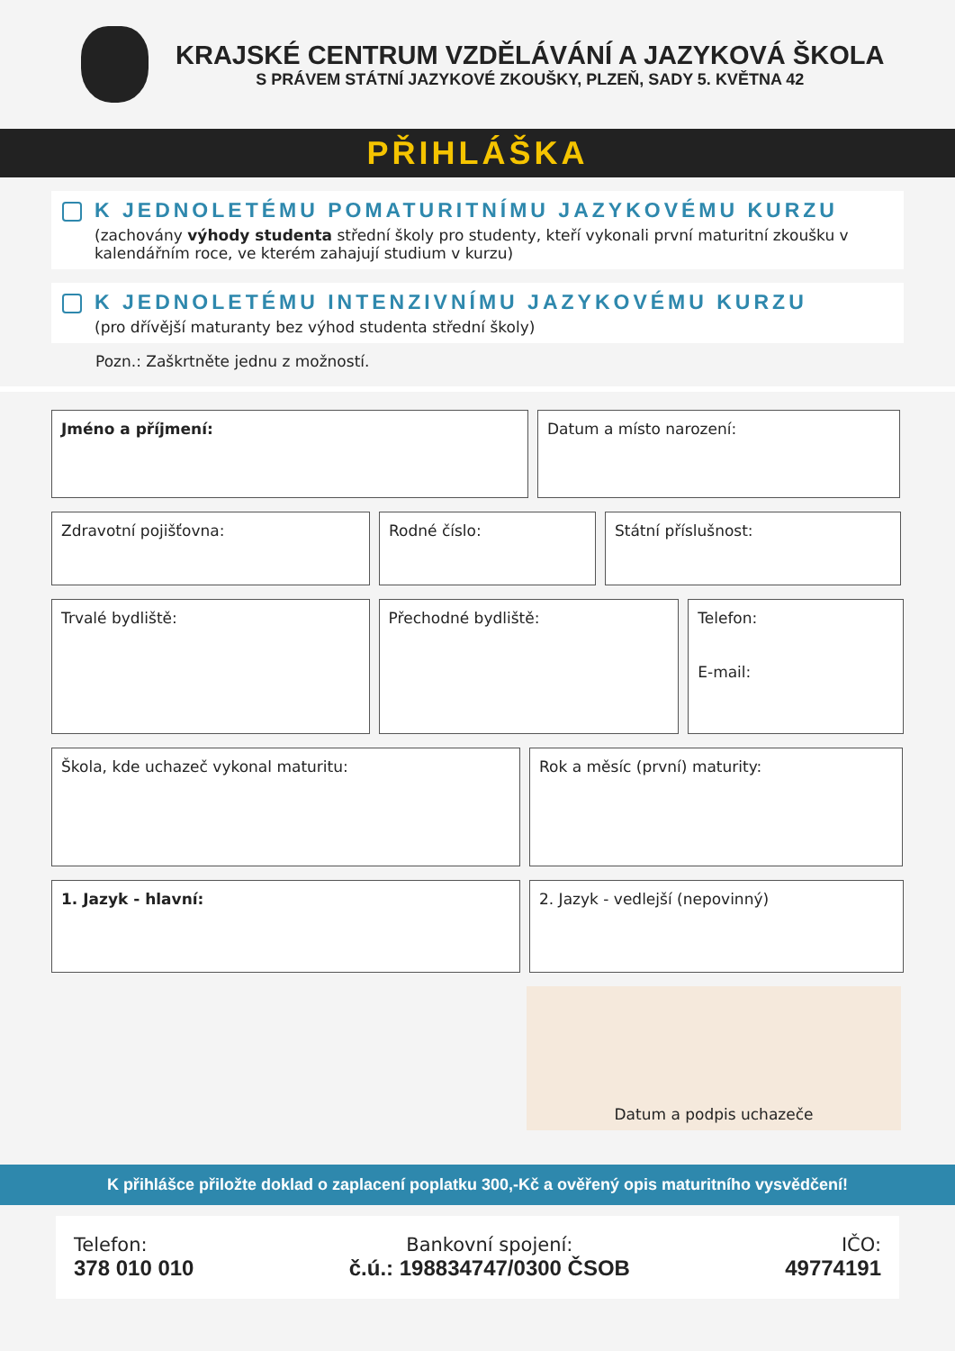KRAJSKÉ CENTRUM VZDĚLÁVÁNÍ A JAZYKOVÁ ŠKOLA
S PRÁVEM STÁTNÍ JAZYKOVÉ ZKOUŠKY, PLZEŇ, SADY 5. KVĚTNA 42
PŘIHLÁŠKA
K JEDNOLETÉMU POMATURITNÍMU JAZYKOVÉMU KURZU
(zachovány výhody studenta střední školy pro studenty, kteří vykonali první maturitní zkoušku v kalendářním roce, ve kterém zahajují studium v kurzu)
K JEDNOLETÉMU INTENZIVNÍMU JAZYKOVÉMU KURZU
(pro dřívější maturanty bez výhod studenta střední školy)
Pozn.: Zaškrtněte jednu z možností.
Jméno a příjmení: Datum a místo narození:
Zdravotní pojišťovna: Rodné číslo: Státní příslušnost:
Trvalé bydliště: Přechodné bydliště: Telefon:
E-mail:
Škola, kde uchazeč vykonal maturitu: Rok a měsíc (první) maturity:
1. Jazyk - hlavní: 2. Jazyk - vedlejší (nepovinný)
Datum a podpis uchazeče
K přihlášce přiložte doklad o zaplacení poplatku 300,-Kč a ověřený opis maturitního vysvědčení!
Telefon:
378 010 010
Bankovní spojení:
č.ú.: 198834747/0300 ČSOB
IČO:
49774191